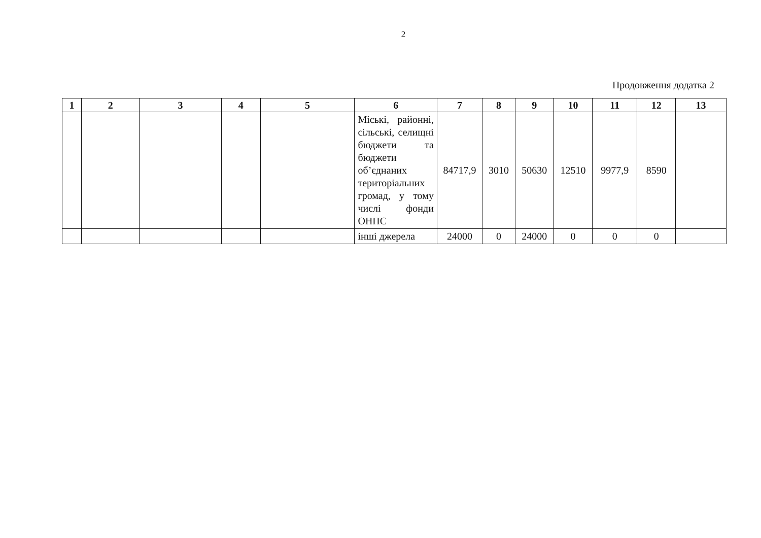2
Продовження додатка 2
| 1 | 2 | 3 | 4 | 5 | 6 | 7 | 8 | 9 | 10 | 11 | 12 | 13 |
| --- | --- | --- | --- | --- | --- | --- | --- | --- | --- | --- | --- | --- |
| | | | | | Міські, районні, сільські, селищні бюджети та бюджети об’єднаних територіальних громад, у тому числі фонди ОНПС | 84717,9 | 3010 | 50630 | 12510 | 9977,9 | 8590 | |
| | | | | | інші джерела | 24000 | 0 | 24000 | 0 | 0 | 0 | |